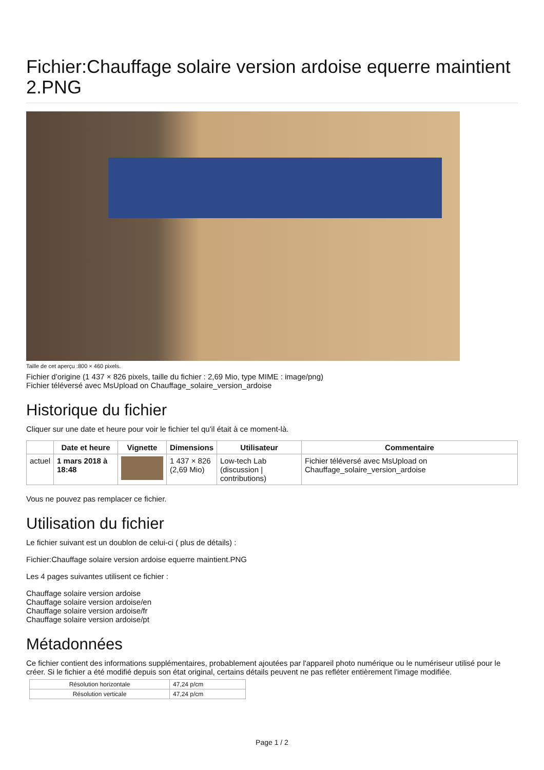Fichier:Chauffage solaire version ardoise equerre maintient 2.PNG
Taille de cet aperçu :800 × 460 pixels.
Fichier d’origine (1 437 × 826 pixels, taille du fichier : 2,69 Mio, type MIME : image/png)
Fichier téléversé avec MsUpload on Chauffage_solaire_version_ardoise
Historique du fichier
Cliquer sur une date et heure pour voir le fichier tel qu'il était à ce moment-là.
| | Date et heure | Vignette | Dimensions | Utilisateur | Commentaire |
| --- | --- | --- | --- | --- | --- |
| actuel | 1 mars 2018 à 18:48 | | 1 437 × 826 (2,69 Mio) | Low-tech Lab (discussion / contributions) | Fichier téléversé avec MsUpload on Chauffage_solaire_version_ardoise |
Vous ne pouvez pas remplacer ce fichier.
Utilisation du fichier
Le fichier suivant est un doublon de celui-ci ( plus de détails) :
Fichier:Chauffage solaire version ardoise equerre maintient.PNG
Les 4 pages suivantes utilisent ce fichier :
Chauffage solaire version ardoise
Chauffage solaire version ardoise/en
Chauffage solaire version ardoise/fr
Chauffage solaire version ardoise/pt
Métadonnées
Ce fichier contient des informations supplémentaires, probablement ajoutées par l'appareil photo numérique ou le numériseur utilisé pour le créer. Si le fichier a été modifié depuis son état original, certains détails peuvent ne pas refléter entièrement l'image modifiée.
| Résolution horizontale | 47,24 p/cm |
| Résolution verticale | 47,24 p/cm |
Page 1 / 2